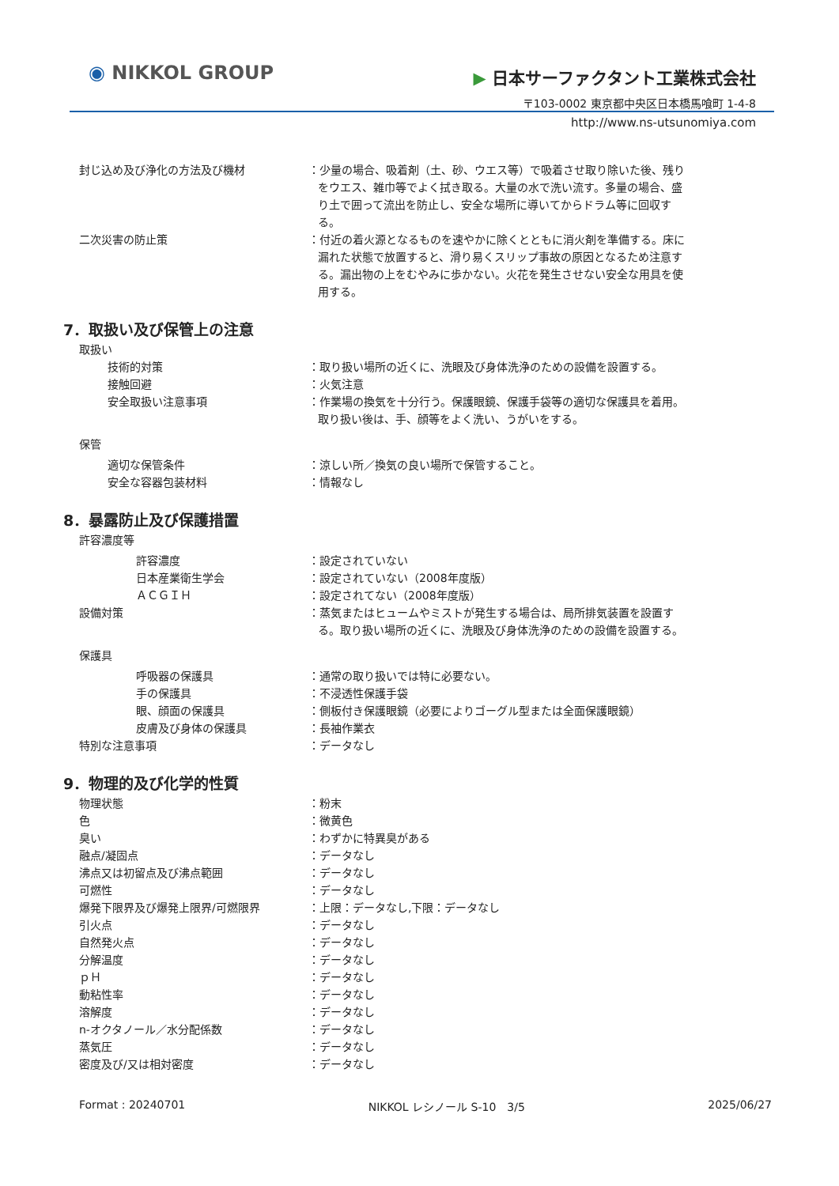◉ NIKKOL GROUP ▶ 日本サーファクタント工業株式会社
〒103-0002 東京都中央区日本橋馬喰町 1-4-8
http://www.ns-utsunomiya.com
封じ込め及び浄化の方法及び機材 ：少量の場合、吸着剤（土、砂、ウエス等）で吸着させ取り除いた後、残りをウエス、雑巾等でよく拭き取る。大量の水で洗い流す。多量の場合、盛り土で囲って流出を防止し、安全な場所に導いてからドラム等に回収する。
二次災害の防止策 ：付近の着火源となるものを速やかに除くとともに消火剤を準備する。床に漏れた状態で放置すると、滑り易くスリップ事故の原因となるため注意する。漏出物の上をむやみに歩かない。火花を発生させない安全な用具を使用する。
7．取扱い及び保管上の注意
取扱い
技術的対策 ：取り扱い場所の近くに、洗眼及び身体洗浄のための設備を設置する。
接触回避 ：火気注意
安全取扱い注意事項 ：作業場の換気を十分行う。保護眼鏡、保護手袋等の適切な保護具を着用。取り扱い後は、手、顔等をよく洗い、うがいをする。
保管
適切な保管条件 ：涼しい所／換気の良い場所で保管すること。
安全な容器包装材料 ：情報なし
8．暴露防止及び保護措置
許容濃度等
許容濃度 ：設定されていない
日本産業衛生学会 ：設定されていない（2008年度版）
ＡＣＧＩＨ ：設定されてない（2008年度版）
設備対策 ：蒸気またはヒュームやミストが発生する場合は、局所排気装置を設置する。取り扱い場所の近くに、洗眼及び身体洗浄のための設備を設置する。
保護具
呼吸器の保護具 ：通常の取り扱いでは特に必要ない。
手の保護具 ：不浸透性保護手袋
眼、顔面の保護具 ：側板付き保護眼鏡（必要によりゴーグル型または全面保護眼鏡）
皮膚及び身体の保護具 ：長袖作業衣
特別な注意事項 ：データなし
9．物理的及び化学的性質
物理状態 ：粉末
色 ：微黄色
臭い ：わずかに特異臭がある
融点/凝固点 ：データなし
沸点又は初留点及び沸点範囲 ：データなし
可燃性 ：データなし
爆発下限界及び爆発上限界/可燃限界 ：上限：データなし,下限：データなし
引火点 ：データなし
自然発火点 ：データなし
分解温度 ：データなし
ｐＨ ：データなし
動粘性率 ：データなし
溶解度 ：データなし
n-オクタノール／水分配係数 ：データなし
蒸気圧 ：データなし
密度及び/又は相対密度 ：データなし
Format : 20240701 NIKKOL レシノール S-10　3/5 2025/06/27